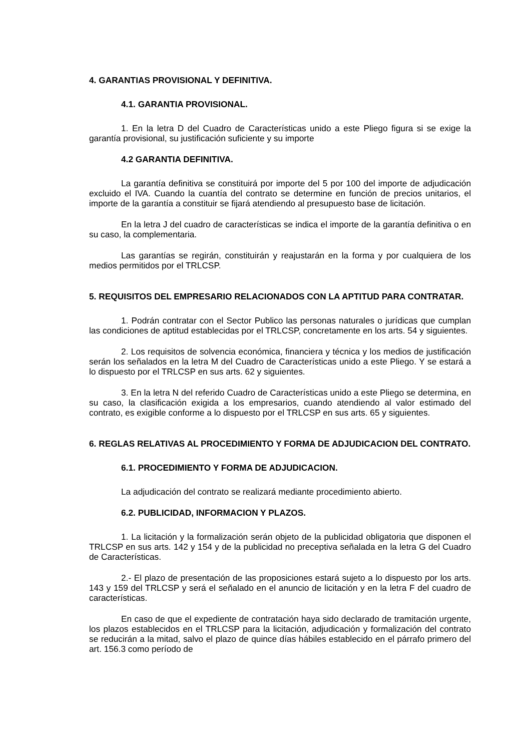4. GARANTIAS PROVISIONAL Y DEFINITIVA.
4.1. GARANTIA PROVISIONAL.
1. En la letra D del Cuadro de Características unido a este Pliego figura si se exige la garantía provisional, su justificación suficiente y su importe
4.2 GARANTIA DEFINITIVA.
La garantía definitiva se constituirá por importe del 5 por 100 del importe de adjudicación excluido el IVA. Cuando la cuantía del contrato se determine en función de precios unitarios, el importe de la garantía a constituir se fijará atendiendo al presupuesto base de licitación.
En la letra J del cuadro de características se indica el importe de la garantía definitiva o en su caso, la complementaria.
Las garantías se regirán, constituirán y reajustarán en la forma y por cualquiera de los medios permitidos por el TRLCSP.
5. REQUISITOS DEL EMPRESARIO RELACIONADOS CON LA APTITUD PARA CONTRATAR.
1. Podrán contratar con el Sector Publico las personas naturales o jurídicas que cumplan las condiciones de aptitud establecidas por el TRLCSP, concretamente en los arts. 54 y siguientes.
2. Los requisitos de solvencia económica, financiera y técnica y los medios de justificación serán los señalados en la letra M del Cuadro de Características unido a este Pliego. Y se estará a lo dispuesto por el TRLCSP en sus arts. 62 y siguientes.
3. En la letra N del referido Cuadro de Características unido a este Pliego se determina, en su caso, la clasificación exigida a los empresarios, cuando atendiendo al valor estimado del contrato, es exigible conforme a lo dispuesto por el TRLCSP en sus arts. 65 y siguientes.
6. REGLAS RELATIVAS AL PROCEDIMIENTO Y FORMA DE ADJUDICACION DEL CONTRATO.
6.1. PROCEDIMIENTO Y FORMA DE ADJUDICACION.
La adjudicación del contrato se realizará mediante procedimiento abierto.
6.2. PUBLICIDAD, INFORMACION Y PLAZOS.
1. La licitación y la formalización serán objeto de la publicidad obligatoria que disponen el TRLCSP en sus arts. 142 y 154 y de la publicidad no preceptiva señalada en la letra G del Cuadro de Características.
2.- El plazo de presentación de las proposiciones estará sujeto a lo dispuesto por los arts. 143 y 159 del TRLCSP y será el señalado en el anuncio de licitación y en la letra F del cuadro de características.
En caso de que el expediente de contratación haya sido declarado de tramitación urgente, los plazos establecidos en el TRLCSP para la licitación, adjudicación y formalización del contrato se reducirán a la mitad, salvo el plazo de quince días hábiles establecido en el párrafo primero del art. 156.3 como período de